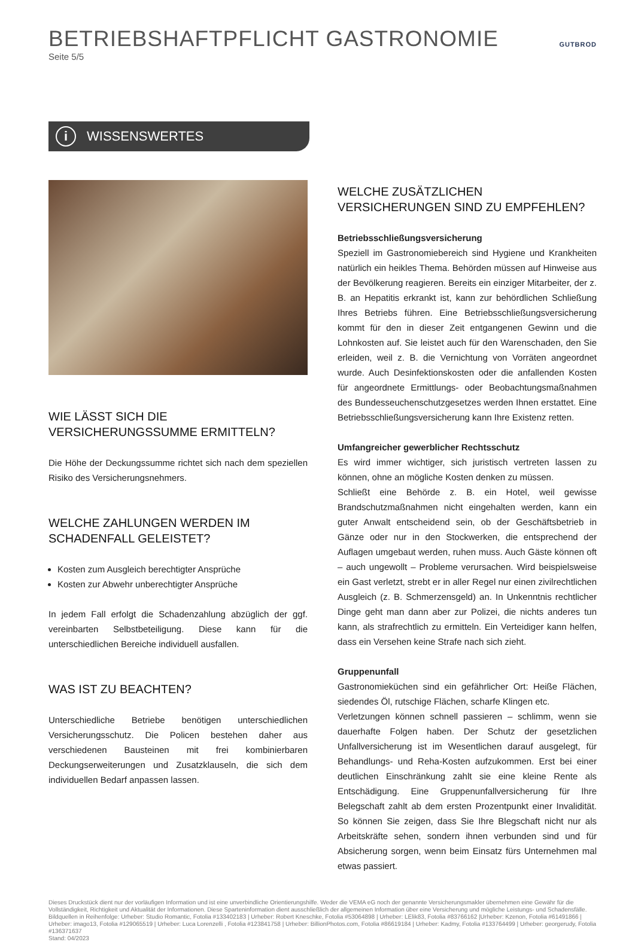BETRIEBSHAFTPFLICHT GASTRONOMIE
Seite 5/5
GUTBROD
i
WISSENSWERTES
WIE LÄSST SICH DIE VERSICHERUNGSSUMME ERMITTELN?
Die Höhe der Deckungssumme richtet sich nach dem speziellen Risiko des Versicherungsnehmers.
WELCHE ZAHLUNGEN WERDEN IM SCHADENFALL GELEISTET?
Kosten zum Ausgleich berechtigter Ansprüche
Kosten zur Abwehr unberechtigter Ansprüche
In jedem Fall erfolgt die Schadenzahlung abzüglich der ggf. vereinbarten Selbstbeteiligung. Diese kann für die unterschiedlichen Bereiche individuell ausfallen.
WAS IST ZU BEACHTEN?
Unterschiedliche Betriebe benötigen unterschiedlichen Versicherungsschutz. Die Policen bestehen daher aus verschiedenen Bausteinen mit frei kombinierbaren Deckungserweiterungen und Zusatzklauseln, die sich dem individuellen Bedarf anpassen lassen.
WELCHE ZUSÄTZLICHEN VERSICHERUNGEN SIND ZU EMPFEHLEN?
Betriebsschließungsversicherung
Speziell im Gastronomiebereich sind Hygiene und Krankheiten natürlich ein heikles Thema. Behörden müssen auf Hinweise aus der Bevölkerung reagieren. Bereits ein einziger Mitarbeiter, der z. B. an Hepatitis erkrankt ist, kann zur behördlichen Schließung Ihres Betriebs führen. Eine Betriebsschließungsversicherung kommt für den in dieser Zeit entgangenen Gewinn und die Lohnkosten auf. Sie leistet auch für den Warenschaden, den Sie erleiden, weil z. B. die Vernichtung von Vorräten angeordnet wurde. Auch Desinfektionskosten oder die anfallenden Kosten für angeordnete Ermittlungs- oder Beobachtungsmaßnahmen des Bundesseuchenschutzgesetzes werden Ihnen erstattet. Eine Betriebsschließungsversicherung kann Ihre Existenz retten.
Umfangreicher gewerblicher Rechtsschutz
Es wird immer wichtiger, sich juristisch vertreten lassen zu können, ohne an mögliche Kosten denken zu müssen.
Schließt eine Behörde z. B. ein Hotel, weil gewisse Brandschutzmaßnahmen nicht eingehalten werden, kann ein guter Anwalt entscheidend sein, ob der Geschäftsbetrieb in Gänze oder nur in den Stockwerken, die entsprechend der Auflagen umgebaut werden, ruhen muss. Auch Gäste können oft – auch ungewollt – Probleme verursachen. Wird beispielsweise ein Gast verletzt, strebt er in aller Regel nur einen zivilrechtlichen Ausgleich (z. B. Schmerzensgeld) an. In Unkenntnis rechtlicher Dinge geht man dann aber zur Polizei, die nichts anderes tun kann, als strafrechtlich zu ermitteln. Ein Verteidiger kann helfen, dass ein Versehen keine Strafe nach sich zieht.
Gruppenunfall
Gastronomieküchen sind ein gefährlicher Ort: Heiße Flächen, siedendes Öl, rutschige Flächen, scharfe Klingen etc.
Verletzungen können schnell passieren – schlimm, wenn sie dauerhafte Folgen haben. Der Schutz der gesetzlichen Unfallversicherung ist im Wesentlichen darauf ausgelegt, für Behandlungs- und Reha-Kosten aufzukommen. Erst bei einer deutlichen Einschränkung zahlt sie eine kleine Rente als Entschädigung. Eine Gruppenunfallversicherung für Ihre Belegschaft zahlt ab dem ersten Prozentpunkt einer Invalidität. So können Sie zeigen, dass Sie Ihre Blegschaft nicht nur als Arbeitskräfte sehen, sondern ihnen verbunden sind und für Absicherung sorgen, wenn beim Einsatz fürs Unternehmen mal etwas passiert.
Dieses Druckstück dient nur der vorläufigen Information und ist eine unverbindliche Orientierungshilfe. Weder die VEMA eG noch der genannte Versicherungsmakler übernehmen eine Gewähr für die Vollständigkeit, Richtigkeit und Aktualität der Informationen. Diese Sparteninformation dient ausschließlich der allgemeinen Information über eine Versicherung und mögliche Leistungs- und Schadensfälle.
Bildquellen in Reihenfolge: Urheber: Studio Romantic, Fotolia #133402183 | Urheber: Robert Kneschke, Fotolia #53064898 | Urheber: LElik83, Fotolia #83766162 |Urheber: Kzenon, Fotolia #61491866 | Urheber: imago13, Fotolia #129065519 | Urheber: Luca Lorenzelli , Fotolia #123841758 | Urheber: BillionPhotos.com, Fotolia #86619184 | Urheber: Kadmy, Fotolia #133764499 | Urheber: georgerudy, Fotolia #136371637
Stand: 04/2023